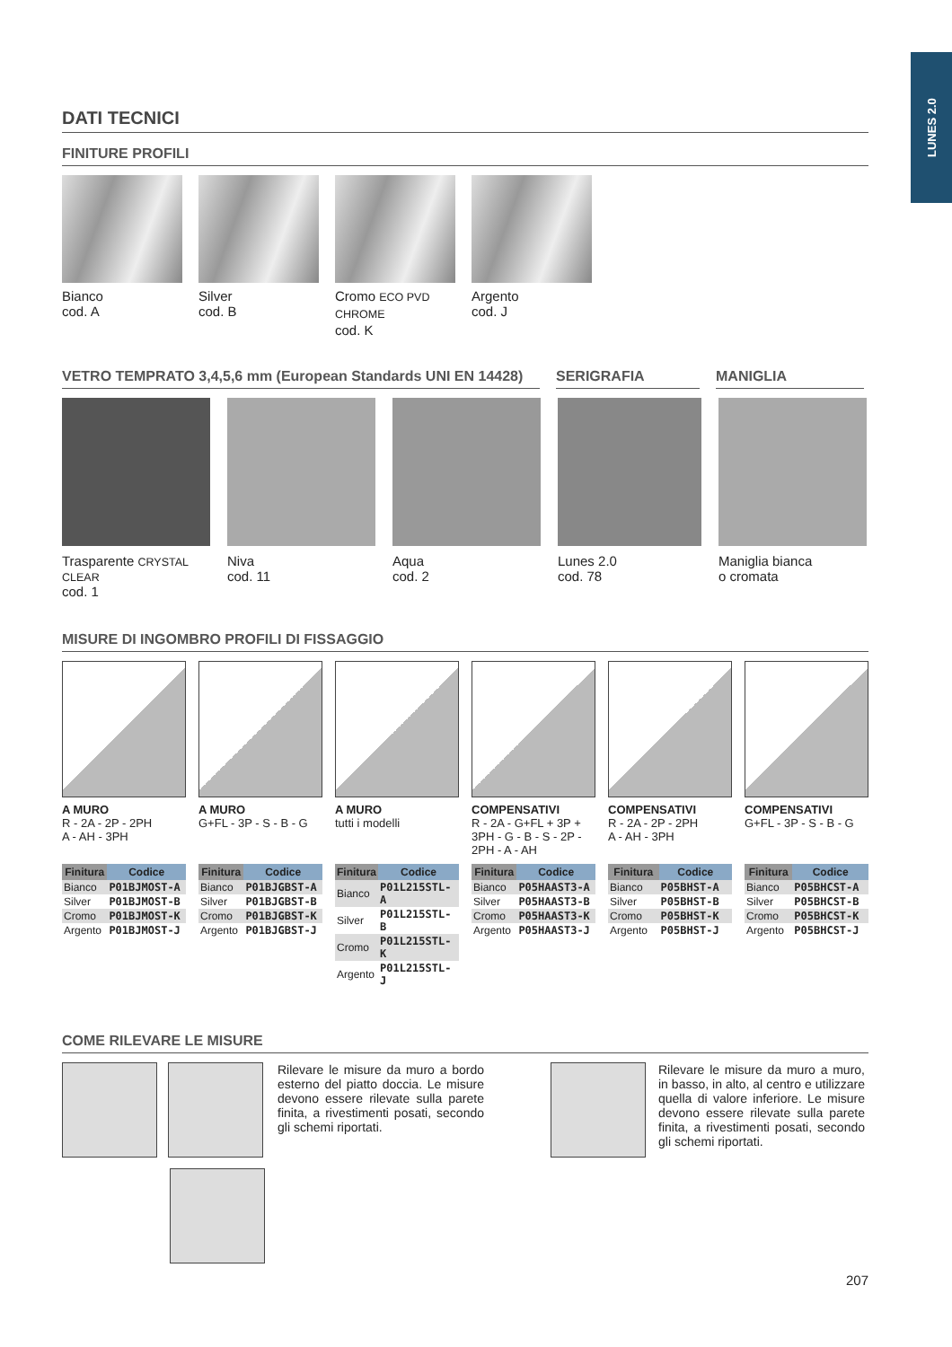LUNES 2.0
DATI TECNICI
FINITURE PROFILI
Bianco
cod. A
Silver
cod. B
Cromo ECO PVD CHROME
cod. K
Argento
cod. J
VETRO TEMPRATO 3,4,5,6 mm (European Standards UNI EN 14428)
SERIGRAFIA MANIGLIA
Trasparente CRYSTAL CLEAR
cod. 1
Niva
cod. 11
Aqua
cod. 2
Lunes 2.0
cod. 78
Maniglia bianca
o cromata
MISURE DI INGOMBRO PROFILI DI FISSAGGIO
A MURO
R - 2A - 2P - 2PH
A - AH - 3PH
| Finitura | Codice |
| --- | --- |
| Bianco | P01BJMOST-A |
| Silver | P01BJMOST-B |
| Cromo | P01BJMOST-K |
| Argento | P01BJMOST-J |
A MURO
G+FL - 3P - S - B - G
| Finitura | Codice |
| --- | --- |
| Bianco | P01BJGBST-A |
| Silver | P01BJGBST-B |
| Cromo | P01BJGBST-K |
| Argento | P01BJGBST-J |
A MURO
tutti i modelli
| Finitura | Codice |
| --- | --- |
| Bianco | P01L215STL-A |
| Silver | P01L215STL-B |
| Cromo | P01L215STL-K |
| Argento | P01L215STL-J |
COMPENSATIVI
R - 2A - G+FL + 3P + 3PH - G - B - S - 2P - 2PH - A - AH
| Finitura | Codice |
| --- | --- |
| Bianco | P05HAAST3-A |
| Silver | P05HAAST3-B |
| Cromo | P05HAAST3-K |
| Argento | P05HAAST3-J |
COMPENSATIVI
R - 2A - 2P - 2PH
A - AH - 3PH
| Finitura | Codice |
| --- | --- |
| Bianco | P05BHST-A |
| Silver | P05BHST-B |
| Cromo | P05BHST-K |
| Argento | P05BHST-J |
COMPENSATIVI
G+FL - 3P - S - B - G
| Finitura | Codice |
| --- | --- |
| Bianco | P05BHCST-A |
| Silver | P05BHCST-B |
| Cromo | P05BHCST-K |
| Argento | P05BHCST-J |
COME RILEVARE LE MISURE
Rilevare le misure da muro a bordo esterno del piatto doccia. Le misure devono essere rilevate sulla parete finita, a rivestimenti posati, secondo gli schemi riportati.
Rilevare le misure da muro a muro, in basso, in alto, al centro e utilizzare quella di valore inferiore. Le misure devono essere rilevate sulla parete finita, a rivestimenti posati, secondo gli schemi riportati.
207